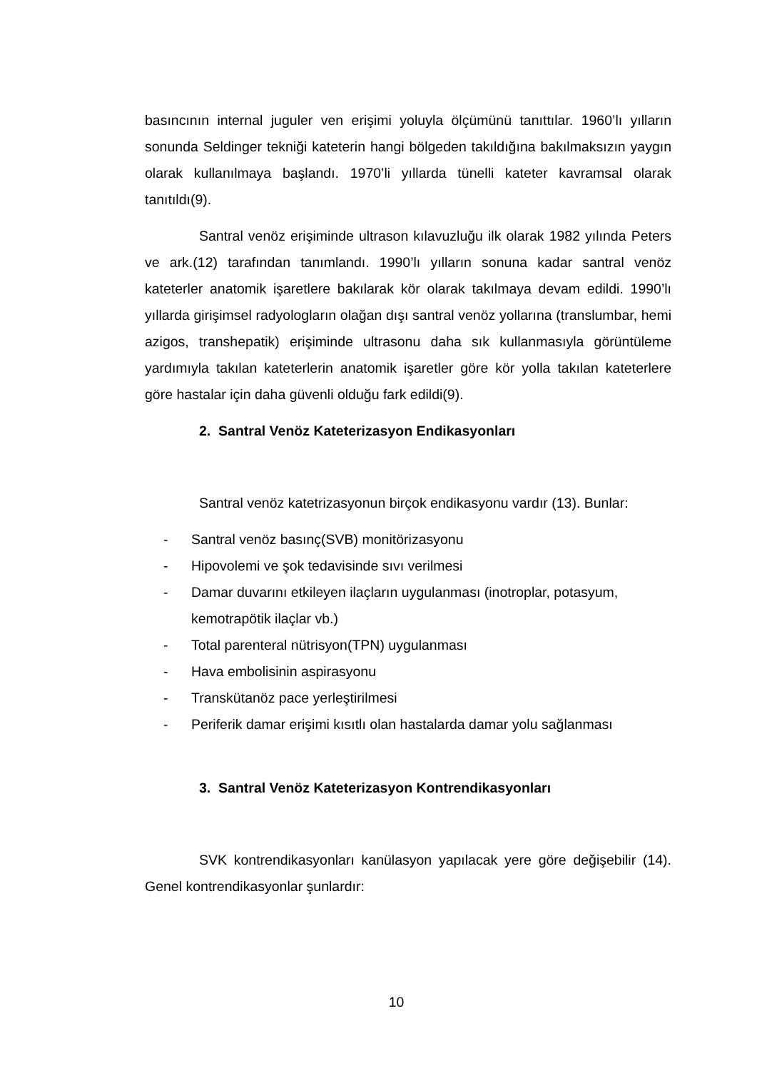basıncının internal juguler ven erişimi yoluyla ölçümünü tanıttılar. 1960’lı yılların sonunda Seldinger tekniği kateterin hangi bölgeden takıldığına bakılmaksızın yaygın olarak kullanılmaya başlandı. 1970’li yıllarda tünelli kateter kavramsal olarak tanıtıldı(9).
Santral venöz erişiminde ultrason kılavuzluğu ilk olarak 1982 yılında Peters ve ark.(12) tarafından tanımlandı. 1990’lı yılların sonuna kadar santral venöz kateterler anatomik işaretlere bakılarak kör olarak takılmaya devam edildi. 1990’lı yıllarda girişimsel radyologların olağan dışı santral venöz yollarına (translumbar, hemi azigos, transhepatik) erişiminde ultrasonu daha sık kullanmasıyla görüntüleme yardımıyla takılan kateterlerin anatomik işaretler göre kör yolla takılan kateterlere göre hastalar için daha güvenli olduğu fark edildi(9).
2. Santral Venöz Kateterizasyon Endikasyonları
Santral venöz katetrizasyonun birçok endikasyonu vardır (13). Bunlar:
- Santral venöz basınç(SVB) monitörizasyonu
- Hipovolemi ve şok tedavisinde sıvı verilmesi
- Damar duvarını etkileyen ilaçların uygulanması (inotroplar, potasyum, kemotrapötik ilaçlar vb.)
- Total parenteral nütrisyon(TPN) uygulanması
- Hava embolisinin aspirasyonu
- Transkütanöz pace yerleştirilmesi
- Periferik damar erişimi kısıtlı olan hastalarda damar yolu sağlanması
3. Santral Venöz Kateterizasyon Kontrendikasyonları
SVK kontrendikasyonları kanülasyon yapılacak yere göre değişebilir (14). Genel kontrendikasyonlar şunlardır:
10